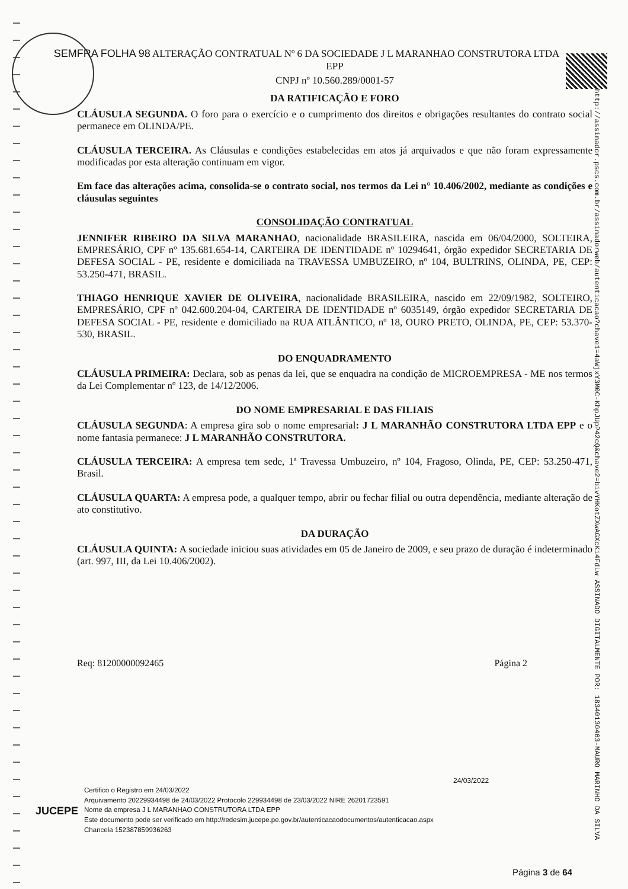http://assinador.pscs.com.br/assinadorweb/autenticacao?chave1=4aWjxY3M0C-KhpJUpP42cQ&chave2=bivYHKotZXwAGXcKi4FdLw ASSINADO DIGITALMENTE POR: 18340130463-MAURO MARINHO DA SILVA
SEMFRA FOLHA 98 ALTERAÇÃO CONTRATUAL Nº 6 DA SOCIEDADE J L MARANHAO CONSTRUTORA LTDA
EPP
CNPJ nº 10.560.289/0001-57
DA RATIFICAÇÃO E FORO
CLÁUSULA SEGUNDA. O foro para o exercício e o cumprimento dos direitos e obrigações resultantes do contrato social permanece em OLINDA/PE.
CLÁUSULA TERCEIRA. As Cláusulas e condições estabelecidas em atos já arquivados e que não foram expressamente modificadas por esta alteração continuam em vigor.
Em face das alterações acima, consolida-se o contrato social, nos termos da Lei n° 10.406/2002, mediante as condições e cláusulas seguintes
CONSOLIDAÇÃO CONTRATUAL
JENNIFER RIBEIRO DA SILVA MARANHAO, nacionalidade BRASILEIRA, nascida em 06/04/2000, SOLTEIRA, EMPRESÁRIO, CPF nº 135.681.654-14, CARTEIRA DE IDENTIDADE nº 10294641, órgão expedidor SECRETARIA DE DEFESA SOCIAL - PE, residente e domiciliada na TRAVESSA UMBUZEIRO, nº 104, BULTRINS, OLINDA, PE, CEP: 53.250-471, BRASIL.
THIAGO HENRIQUE XAVIER DE OLIVEIRA, nacionalidade BRASILEIRA, nascido em 22/09/1982, SOLTEIRO, EMPRESÁRIO, CPF nº 042.600.204-04, CARTEIRA DE IDENTIDADE nº 6035149, órgão expedidor SECRETARIA DE DEFESA SOCIAL - PE, residente e domiciliado na RUA ATLÂNTICO, nº 18, OURO PRETO, OLINDA, PE, CEP: 53.370-530, BRASIL.
DO ENQUADRAMENTO
CLÁUSULA PRIMEIRA: Declara, sob as penas da lei, que se enquadra na condição de MICROEMPRESA - ME nos termos da Lei Complementar nº 123, de 14/12/2006.
DO NOME EMPRESARIAL E DAS FILIAIS
CLÁUSULA SEGUNDA: A empresa gira sob o nome empresarial: J L MARANHÃO CONSTRUTORA LTDA EPP e o nome fantasia permanece: J L MARANHÃO CONSTRUTORA.
CLÁUSULA TERCEIRA: A empresa tem sede, 1ª Travessa Umbuzeiro, nº 104, Fragoso, Olinda, PE, CEP: 53.250-471, Brasil.
CLÁUSULA QUARTA: A empresa pode, a qualquer tempo, abrir ou fechar filial ou outra dependência, mediante alteração de ato constitutivo.
DA DURAÇÃO
CLÁUSULA QUINTA: A sociedade iniciou suas atividades em 05 de Janeiro de 2009, e seu prazo de duração é indeterminado (art. 997, III, da Lei 10.406/2002).
Req: 81200000092465 Página 2
24/03/2022
JUCEPE
Certifico o Registro em 24/03/2022
Arquivamento 20229934498 de 24/03/2022 Protocolo 229934498 de 23/03/2022 NIRE 26201723591
Nome da empresa J L MARANHAO CONSTRUTORA LTDA EPP
Este documento pode ser verificado em http://redesim.jucepe.pe.gov.br/autenticacaodocumentos/autenticacao.aspx
Chancela 152387859936263
Página 3 de 64